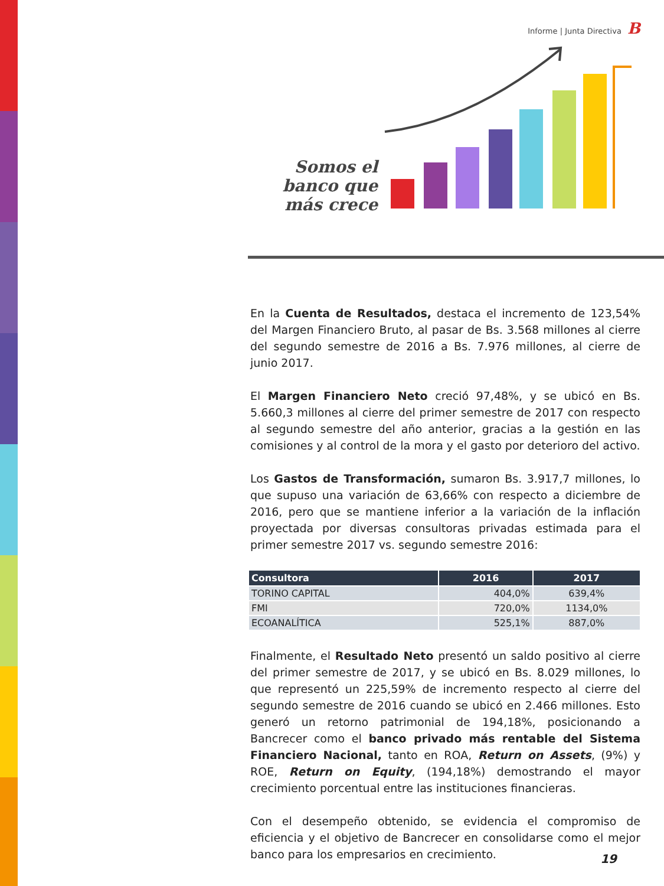Informe | Junta Directiva B
Somos el banco que más crece
En la Cuenta de Resultados, destaca el incremento de 123,54% del Margen Financiero Bruto, al pasar de Bs. 3.568 millones al cierre del segundo semestre de 2016 a Bs. 7.976 millones, al cierre de junio 2017.
El Margen Financiero Neto creció 97,48%, y se ubicó en Bs. 5.660,3 millones al cierre del primer semestre de 2017 con respecto al segundo semestre del año anterior, gracias a la gestión en las comisiones y al control de la mora y el gasto por deterioro del activo.
Los Gastos de Transformación, sumaron Bs. 3.917,7 millones, lo que supuso una variación de 63,66% con respecto a diciembre de 2016, pero que se mantiene inferior a la variación de la inflación proyectada por diversas consultoras privadas estimada para el primer semestre 2017 vs. segundo semestre 2016:
| Consultora | 2016 | 2017 |
| --- | --- | --- |
| TORINO CAPITAL | 404,0% | 639,4% |
| FMI | 720,0% | 1134,0% |
| ECOANALÍTICA | 525,1% | 887,0% |
Finalmente, el Resultado Neto presentó un saldo positivo al cierre del primer semestre de 2017, y se ubicó en Bs. 8.029 millones, lo que representó un 225,59% de incremento respecto al cierre del segundo semestre de 2016 cuando se ubicó en 2.466 millones. Esto generó un retorno patrimonial de 194,18%, posicionando a Bancrecer como el banco privado más rentable del Sistema Financiero Nacional, tanto en ROA, Return on Assets, (9%) y ROE, Return on Equity, (194,18%) demostrando el mayor crecimiento porcentual entre las instituciones financieras.
Con el desempeño obtenido, se evidencia el compromiso de eficiencia y el objetivo de Bancrecer en consolidarse como el mejor banco para los empresarios en crecimiento.
19